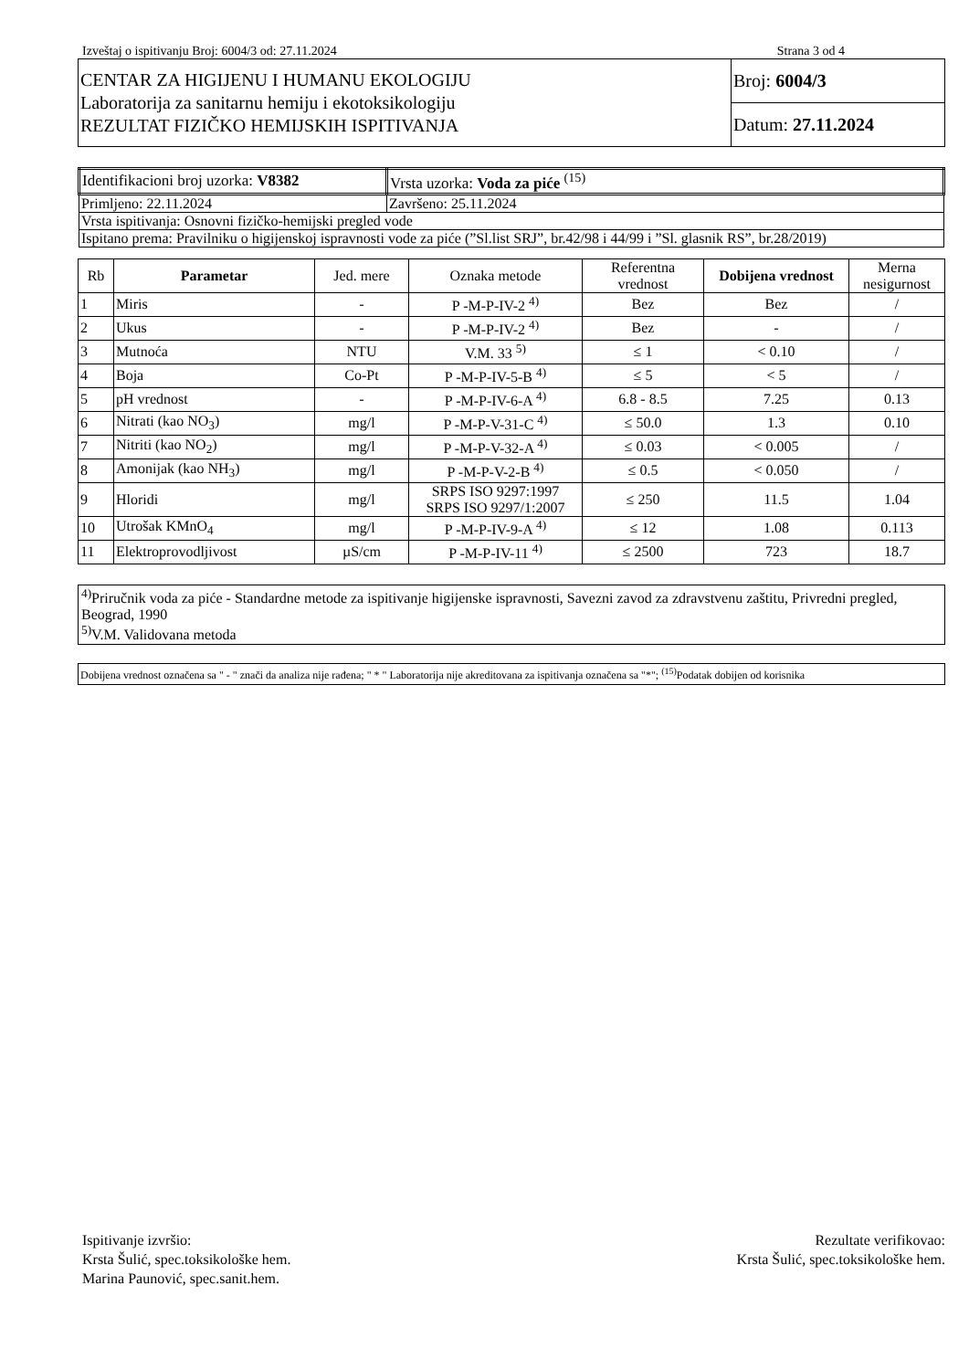Izveštaj o ispitivanju Broj: 6004/3 od: 27.11.2024 Strana 3 od 4
| CENTAR ZA HIGIJENU I HUMANU EKOLOGIJU Laboratorija za sanitarnu hemiju i ekotoksikologiju REZULTAT FIZIČKO HEMIJSKIH ISPITIVANJA | Broj: 6004/3 |
| | Datum: 27.11.2024 |
| Identifikacioni broj uzorka: V8382 | Vrsta uzorka: Voda za piće <sup>(15)</sup> |
| Primljeno: 22.11.2024 | Završeno: 25.11.2024 |
| Vrsta ispitivanja: Osnovni fizičko-hemijski pregled vode | |
| Ispitano prema: Pravilniku o higijenskoj ispravnosti vode za piće (”Sl.list SRJ”, br.42/98 i 44/99 i ”Sl. glasnik RS”, br.28/2019) | |
| Rb | Parametar | Jed. mere | Oznaka metode | Referentna vrednost | Dobijena vrednost | Merna nesigurnost |
| --- | --- | --- | --- | --- | --- | --- |
| 1 | Miris | - | P -M-P-IV-2 <sup>4)</sup> | Bez | Bez | / |
| 2 | Ukus | - | P -M-P-IV-2 <sup>4)</sup> | Bez | - | / |
| 3 | Mutnoća | NTU | V.M. 33 <sup>5)</sup> | ≤ 1 | < 0.10 | / |
| 4 | Boja | Co-Pt | P -M-P-IV-5-B <sup>4)</sup> | ≤ 5 | < 5 | / |
| 5 | pH vrednost | - | P -M-P-IV-6-A <sup>4)</sup> | 6.8 - 8.5 | 7.25 | 0.13 |
| 6 | Nitrati (kao NO<sub>3</sub>) | mg/l | P -M-P-V-31-C <sup>4)</sup> | ≤ 50.0 | 1.3 | 0.10 |
| 7 | Nitriti (kao NO<sub>2</sub>) | mg/l | P -M-P-V-32-A <sup>4)</sup> | ≤ 0.03 | < 0.005 | / |
| 8 | Amonijak (kao NH<sub>3</sub>) | mg/l | P -M-P-V-2-B <sup>4)</sup> | ≤ 0.5 | < 0.050 | / |
| 9 | Hloridi | mg/l | SRPS ISO 9297:1997 SRPS ISO 9297/1:2007 | ≤ 250 | 11.5 | 1.04 |
| 10 | Utrošak KMnO<sub>4</sub> | mg/l | P -M-P-IV-9-A <sup>4)</sup> | ≤ 12 | 1.08 | 0.113 |
| 11 | Elektroprovodljivost | µS/cm | P -M-P-IV-11 <sup>4)</sup> | ≤ 2500 | 723 | 18.7 |
<sup>4)</sup> Priručnik voda za piće - Standardne metode za ispitivanje higijenske ispravnosti, Savezni zavod za zdravstvenu zaštitu, Privredni pregled, Beograd, 1990
<sup>5)</sup> V.M. Validovana metoda
Dobijena vrednost označena sa " - " znači da analiza nije rađena; " * " Laboratorija nije akreditovana za ispitivanja označena sa "*"; <sup>(15)</sup>Podatak dobijen od korisnika
Ispitivanje izvršio:
Krsta Šulić, spec.toksikološke hem.
Marina Paunović, spec.sanit.hem.
Rezultate verifikovao:
Krsta Šulić, spec.toksikološke hem.